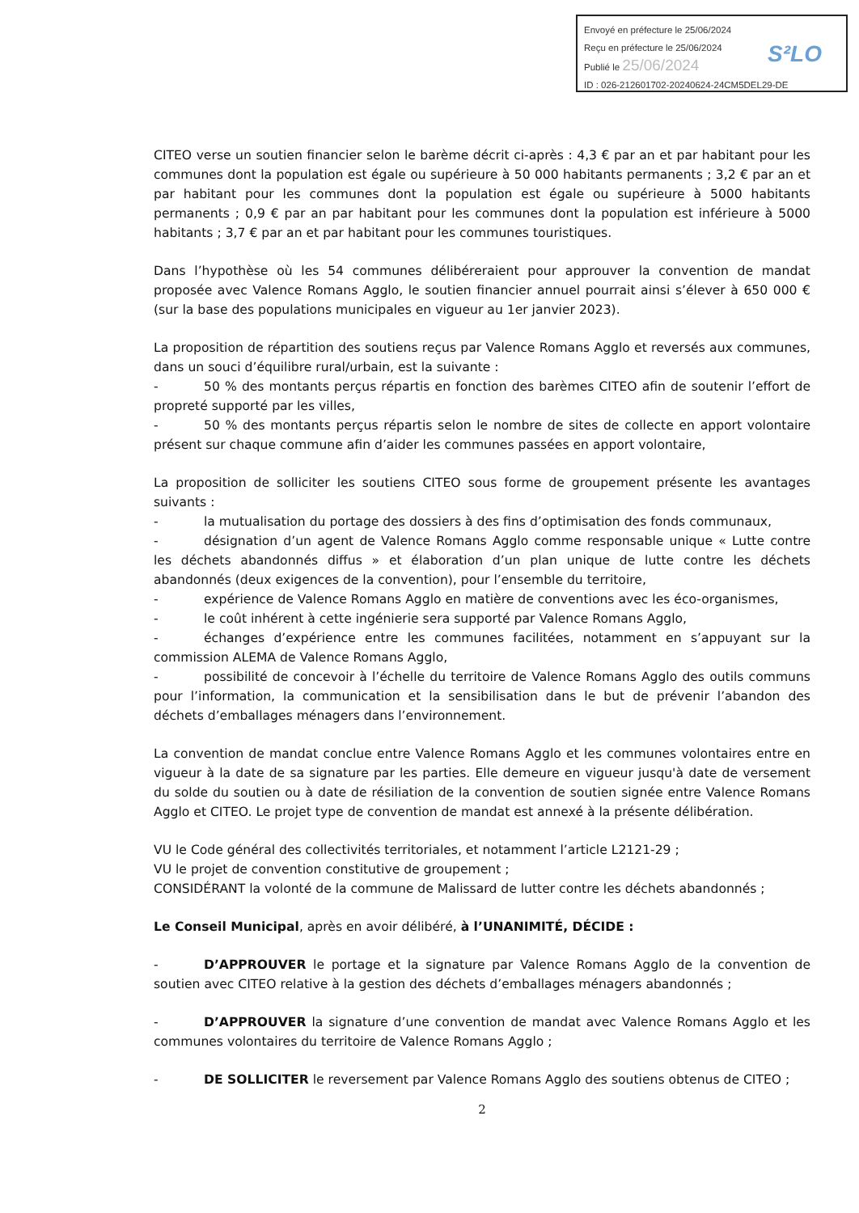Envoyé en préfecture le 25/06/2024
Reçu en préfecture le 25/06/2024
Publié le 25/06/2024
ID : 026-212601702-20240624-24CM5DEL29-DE
S²LO
CITEO verse un soutien financier selon le barème décrit ci-après : 4,3 € par an et par habitant pour les communes dont la population est égale ou supérieure à 50 000 habitants permanents ; 3,2 € par an et par habitant pour les communes dont la population est égale ou supérieure à 5000 habitants permanents ; 0,9 € par an par habitant pour les communes dont la population est inférieure à 5000 habitants ; 3,7 € par an et par habitant pour les communes touristiques.
Dans l’hypothèse où les 54 communes délibéreraient pour approuver la convention de mandat proposée avec Valence Romans Agglo, le soutien financier annuel pourrait ainsi s’élever à 650 000 € (sur la base des populations municipales en vigueur au 1er janvier 2023).
La proposition de répartition des soutiens reçus par Valence Romans Agglo et reversés aux communes, dans un souci d’équilibre rural/urbain, est la suivante :
- 50 % des montants perçus répartis en fonction des barèmes CITEO afin de soutenir l’effort de propreté supporté par les villes,
- 50 % des montants perçus répartis selon le nombre de sites de collecte en apport volontaire présent sur chaque commune afin d’aider les communes passées en apport volontaire,
La proposition de solliciter les soutiens CITEO sous forme de groupement présente les avantages suivants :
- la mutualisation du portage des dossiers à des fins d’optimisation des fonds communaux,
- désignation d’un agent de Valence Romans Agglo comme responsable unique « Lutte contre les déchets abandonnés diffus » et élaboration d’un plan unique de lutte contre les déchets abandonnés (deux exigences de la convention), pour l’ensemble du territoire,
- expérience de Valence Romans Agglo en matière de conventions avec les éco-organismes,
- le coût inhérent à cette ingénierie sera supporté par Valence Romans Agglo,
- échanges d’expérience entre les communes facilitées, notamment en s’appuyant sur la commission ALEMA de Valence Romans Agglo,
- possibilité de concevoir à l’échelle du territoire de Valence Romans Agglo des outils communs pour l’information, la communication et la sensibilisation dans le but de prévenir l’abandon des déchets d’emballages ménagers dans l’environnement.
La convention de mandat conclue entre Valence Romans Agglo et les communes volontaires entre en vigueur à la date de sa signature par les parties. Elle demeure en vigueur jusqu'à date de versement du solde du soutien ou à date de résiliation de la convention de soutien signée entre Valence Romans Agglo et CITEO. Le projet type de convention de mandat est annexé à la présente délibération.
VU le Code général des collectivités territoriales, et notamment l’article L2121-29 ;
VU le projet de convention constitutive de groupement ;
CONSIDÉRANT la volonté de la commune de Malissard de lutter contre les déchets abandonnés ;
Le Conseil Municipal, après en avoir délibéré, à l’UNANIMITÉ, DÉCIDE :
- D’APPROUVER le portage et la signature par Valence Romans Agglo de la convention de soutien avec CITEO relative à la gestion des déchets d’emballages ménagers abandonnés ;
- D’APPROUVER la signature d’une convention de mandat avec Valence Romans Agglo et les communes volontaires du territoire de Valence Romans Agglo ;
- DE SOLLICITER le reversement par Valence Romans Agglo des soutiens obtenus de CITEO ;
2